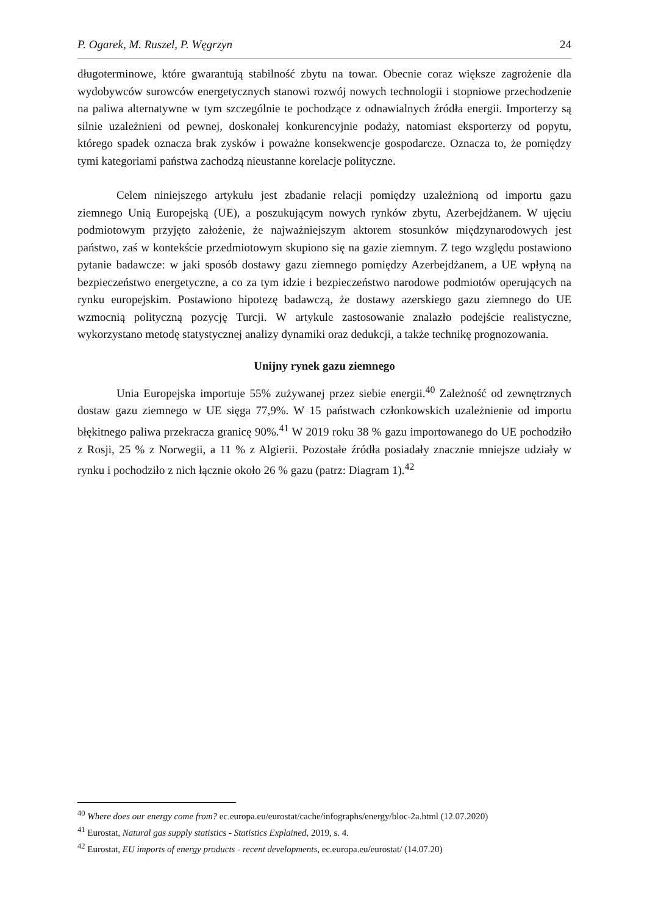P. Ogarek, M. Ruszel, P. Węgrzyn 24
długoterminowe, które gwarantują stabilność zbytu na towar. Obecnie coraz większe zagrożenie dla wydobywców surowców energetycznych stanowi rozwój nowych technologii i stopniowe przechodzenie na paliwa alternatywne w tym szczególnie te pochodzące z odnawialnych źródła energii. Importerzy są silnie uzależnieni od pewnej, doskonałej konkurencyjnie podaży, natomiast eksporterzy od popytu, którego spadek oznacza brak zysków i poważne konsekwencje gospodarcze. Oznacza to, że pomiędzy tymi kategoriami państwa zachodzą nieustanne korelacje polityczne.
Celem niniejszego artykułu jest zbadanie relacji pomiędzy uzależnioną od importu gazu ziemnego Unią Europejską (UE), a poszukującym nowych rynków zbytu, Azerbejdżanem. W ujęciu podmiotowym przyjęto założenie, że najważniejszym aktorem stosunków międzynarodowych jest państwo, zaś w kontekście przedmiotowym skupiono się na gazie ziemnym. Z tego względu postawiono pytanie badawcze: w jaki sposób dostawy gazu ziemnego pomiędzy Azerbejdżanem, a UE wpłyną na bezpieczeństwo energetyczne, a co za tym idzie i bezpieczeństwo narodowe podmiotów operujących na rynku europejskim. Postawiono hipotezę badawczą, że dostawy azerskiego gazu ziemnego do UE wzmocnią polityczną pozycję Turcji. W artykule zastosowanie znalazło podejście realistyczne, wykorzystano metodę statystycznej analizy dynamiki oraz dedukcji, a także technikę prognozowania.
Unijny rynek gazu ziemnego
Unia Europejska importuje 55% zużywanej przez siebie energii.<sup>40</sup> Zależność od zewnętrznych dostaw gazu ziemnego w UE sięga 77,9%. W 15 państwach członkowskich uzależnienie od importu błękitnego paliwa przekracza granicę 90%.<sup>41</sup> W 2019 roku 38 % gazu importowanego do UE pochodziło z Rosji, 25 % z Norwegii, a 11 % z Algierii. Pozostałe źródła posiadały znacznie mniejsze udziały w rynku i pochodziło z nich łącznie około 26 % gazu (patrz: Diagram 1).<sup>42</sup>
<sup>40</sup> Where does our energy come from? ec.europa.eu/eurostat/cache/infographs/energy/bloc-2a.html (12.07.2020)
<sup>41</sup> Eurostat, Natural gas supply statistics - Statistics Explained, 2019, s. 4.
<sup>42</sup> Eurostat, EU imports of energy products - recent developments, ec.europa.eu/eurostat/ (14.07.20)